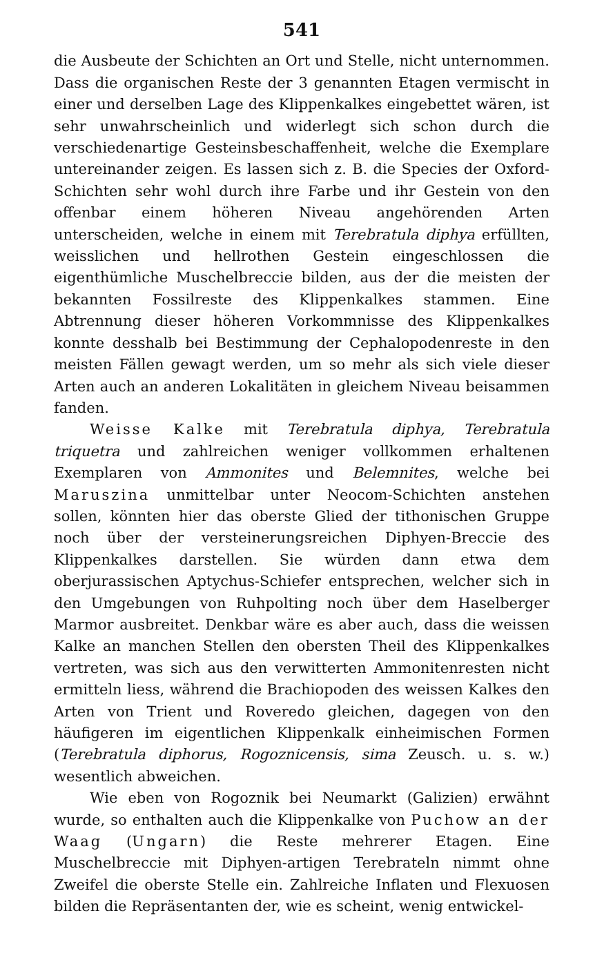541
die Ausbeute der Schichten an Ort und Stelle, nicht unternommen. Dass die organischen Reste der 3 genannten Etagen vermischt in einer und derselben Lage des Klippenkalkes eingebettet wären, ist sehr unwahrscheinlich und widerlegt sich schon durch die verschiedenartige Gesteinsbeschaffenheit, welche die Exemplare untereinander zeigen. Es lassen sich z. B. die Species der Oxford-Schichten sehr wohl durch ihre Farbe und ihr Gestein von den offenbar einem höheren Niveau angehörenden Arten unterscheiden, welche in einem mit Terebratula diphya erfüllten, weisslichen und hellrothen Gestein eingeschlossen die eigenthümliche Muschelbreccie bilden, aus der die meisten der bekannten Fossilreste des Klippenkalkes stammen. Eine Abtrennung dieser höheren Vorkommnisse des Klippenkalkes konnte desshalb bei Bestimmung der Cephalopodenreste in den meisten Fällen gewagt werden, um so mehr als sich viele dieser Arten auch an anderen Lokalitäten in gleichem Niveau beisammen fanden.
Weisse Kalke mit Terebratula diphya, Terebratula triquetra und zahlreichen weniger vollkommen erhaltenen Exemplaren von Ammonites und Belemnites, welche bei Maruszina unmittelbar unter Neocom-Schichten anstehen sollen, könnten hier das oberste Glied der tithonischen Gruppe noch über der versteinerungsreichen Diphyen-Breccie des Klippenkalkes darstellen. Sie würden dann etwa dem oberjurassischen Aptychus-Schiefer entsprechen, welcher sich in den Umgebungen von Ruhpolting noch über dem Haselberger Marmor ausbreitet. Denkbar wäre es aber auch, dass die weissen Kalke an manchen Stellen den obersten Theil des Klippenkalkes vertreten, was sich aus den verwitterten Ammonitenresten nicht ermitteln liess, während die Brachiopoden des weissen Kalkes den Arten von Trient und Roveredo gleichen, dagegen von den häufigeren im eigentlichen Klippenkalk einheimischen Formen (Terebratula diphorus, Rogoznicensis, sima Zeusch. u. s. w.) wesentlich abweichen.
Wie eben von Rogoznik bei Neumarkt (Galizien) erwähnt wurde, so enthalten auch die Klippenkalke von Puchow an der Waag (Ungarn) die Reste mehrerer Etagen. Eine Muschelbreccie mit Diphyen-artigen Terebrateln nimmt ohne Zweifel die oberste Stelle ein. Zahlreiche Inflaten und Flexuosen bilden die Repräsentanten der, wie es scheint, wenig entwickel-